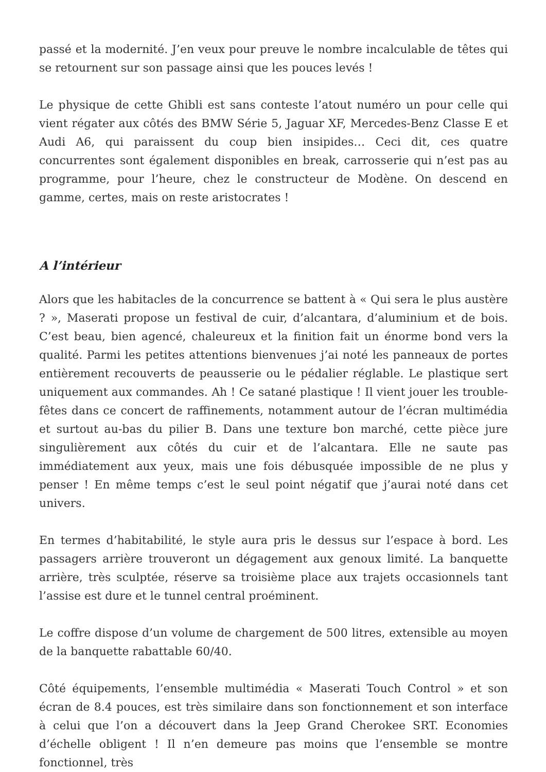passé et la modernité. J’en veux pour preuve le nombre incalculable de têtes qui se retournent sur son passage ainsi que les pouces levés !
Le physique de cette Ghibli est sans conteste l’atout numéro un pour celle qui vient régater aux côtés des BMW Série 5, Jaguar XF, Mercedes-Benz Classe E et Audi A6, qui paraissent du coup bien insipides… Ceci dit, ces quatre concurrentes sont également disponibles en break, carrosserie qui n’est pas au programme, pour l’heure, chez le constructeur de Modène. On descend en gamme, certes, mais on reste aristocrates !
A l’intérieur
Alors que les habitacles de la concurrence se battent à « Qui sera le plus austère ? », Maserati propose un festival de cuir, d’alcantara, d’aluminium et de bois. C’est beau, bien agencé, chaleureux et la finition fait un énorme bond vers la qualité. Parmi les petites attentions bienvenues j’ai noté les panneaux de portes entièrement recouverts de peausserie ou le pédalier réglable. Le plastique sert uniquement aux commandes. Ah ! Ce satané plastique ! Il vient jouer les trouble-fêtes dans ce concert de raffinements, notamment autour de l’écran multimédia et surtout au-bas du pilier B. Dans une texture bon marché, cette pièce jure singulièrement aux côtés du cuir et de l’alcantara. Elle ne saute pas immédiatement aux yeux, mais une fois débusquée impossible de ne plus y penser ! En même temps c’est le seul point négatif que j’aurai noté dans cet univers.
En termes d’habitabilité, le style aura pris le dessus sur l’espace à bord. Les passagers arrière trouveront un dégagement aux genoux limité. La banquette arrière, très sculptée, réserve sa troisième place aux trajets occasionnels tant l’assise est dure et le tunnel central proéminent.
Le coffre dispose d’un volume de chargement de 500 litres, extensible au moyen de la banquette rabattable 60/40.
Côté équipements, l’ensemble multimédia « Maserati Touch Control » et son écran de 8.4 pouces, est très similaire dans son fonctionnement et son interface à celui que l’on a découvert dans la Jeep Grand Cherokee SRT. Economies d’échelle obligent ! Il n’en demeure pas moins que l’ensemble se montre fonctionnel, très